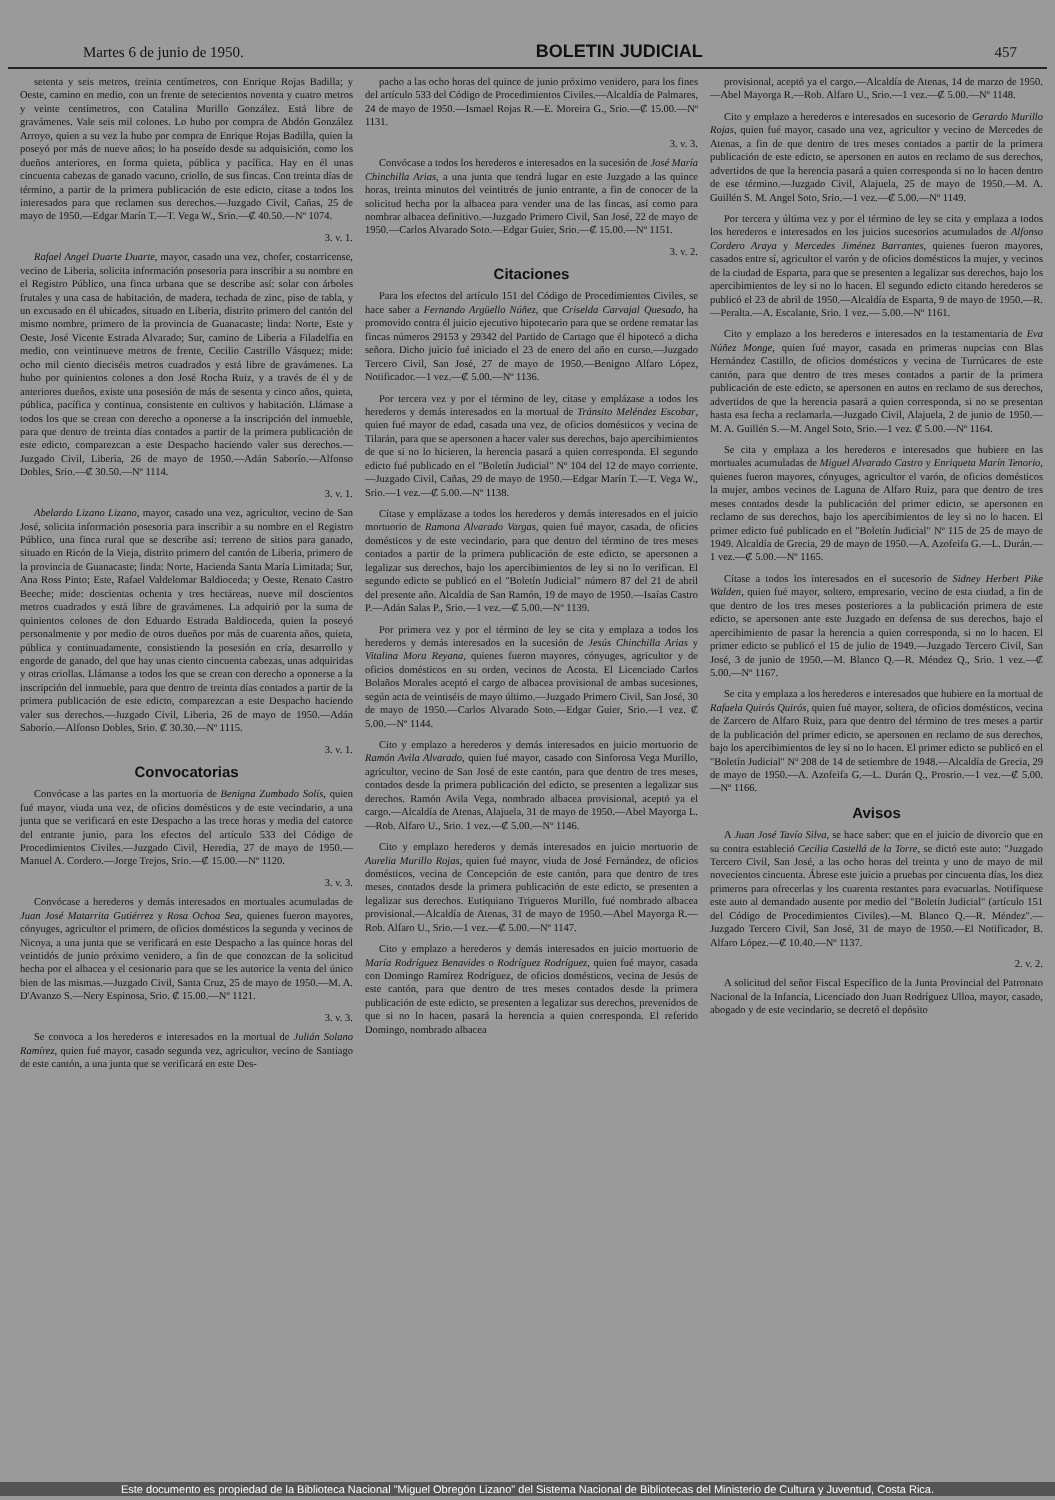Martes 6 de junio de 1950. BOLETIN JUDICIAL 457
setenta y seis metros, treinta centímetros, con Enrique Rojas Badilla; y Oeste, camino en medio, con un frente de setecientos noventa y cuatro metros y veinte centímetros, con Catalina Murillo González. Está libre de gravámenes. Vale seis mil colones. Lo hubo por compra de Abdón González Arroyo, quien a su vez la hubo por compra de Enrique Rojas Badilla, quien la poseyó por más de nueve años; lo ha poseído desde su adquisición, como los dueños anteriores, en forma quieta, pública y pacífica. Hay en él unas cincuenta cabezas de ganado vacuno, criollo, de sus fincas. Con treinta días de término, a partir de la primera publicación de este edicto, cítase a todos los interesados para que reclamen sus derechos.—Juzgado Civil, Cañas, 25 de mayo de 1950.—Edgar Marín T.—T. Vega W., Srio.—₡ 40.50.—Nº 1074.
3. v. 1.
Rafael Angel Duarte Duarte, mayor, casado una vez, chofer, costarricense, vecino de Liberia, solicita información posesoria para inscribir a su nombre en el Registro Público, una finca urbana que se describe así: solar con árboles frutales y una casa de habitación, de madera, techada de zinc, piso de tabla, y un excusado en él ubicados, situado en Liberia, distrito primero del cantón del mismo nombre, primero de la provincia de Guanacaste; linda: Norte, Este y Oeste, José Vicente Estrada Alvarado; Sur, camino de Liberia a Filadelfia en medio, con veintinueve metros de frente, Cecilio Castrillo Vásquez; mide: ocho mil ciento dieciséis metros cuadrados y está libre de gravámenes. La hubo por quinientos colones a don José Rocha Ruiz, y a través de él y de anteriores dueños, existe una posesión de más de sesenta y cinco años, quieta, pública, pacífica y continua, consistente en cultivos y habitación. Llámase a todos los que se crean con derecho a oponerse a la inscripción del inmueble, para que dentro de treinta días contados a partir de la primera publicación de este edicto, comparezcan a este Despacho haciendo valer sus derechos.—Juzgado Civil, Liberia, 26 de mayo de 1950.—Adán Saborío.—Alfonso Dobles, Srio.—₡ 30.50.—Nº 1114.
3. v. 1.
Abelardo Lizano Lizano, mayor, casado una vez, agricultor, vecino de San José, solicita información posesoria para inscribir a su nombre en el Registro Público, una finca rural que se describe así: terreno de sitios para ganado, situado en Ricón de la Vieja, distrito primero del cantón de Liberia, primero de la provincia de Guanacaste; linda: Norte, Hacienda Santa María Limitada; Sur, Ana Ross Pinto; Este, Rafael Valdelomar Baldioceda; y Oeste, Renato Castro Beeche; mide: doscientas ochenta y tres hectáreas, nueve mil doscientos metros cuadrados y está libre de gravámenes. La adquirió por la suma de quinientos colones de don Eduardo Estrada Baldioceda, quien la poseyó personalmente y por medio de otros dueños por más de cuarenta años, quieta, pública y continuadamente, consistiendo la posesión en cría, desarrollo y engorde de ganado, del que hay unas ciento cincuenta cabezas, unas adquiridas y otras criollas. Llámanse a todos los que se crean con derecho a oponerse a la inscripción del inmueble, para que dentro de treinta días contados a partir de la primera publicación de este edicto, comparezcan a este Despacho haciendo valer sus derechos.—Juzgado Civil, Liberia, 26 de mayo de 1950.—Adán Saborío.—Alfonso Dobles, Srio. ₡ 30.30.—Nº 1115.
3. v. 1.
Convocatorias
Convócase a las partes en la mortuoria de Benigna Zumbado Solís, quien fué mayor, viuda una vez, de oficios domésticos y de este vecindario, a una junta que se verificará en este Despacho a las trece horas y media del catorce del entrante junio, para los efectos del artículo 533 del Código de Procedimientos Civiles.—Juzgado Civil, Heredia, 27 de mayo de 1950.—Manuel A. Cordero.—Jorge Trejos, Srio.—₡ 15.00.—Nº 1120.
3. v. 3.
Convócase a herederos y demás interesados en mortuales acumuladas de Juan José Matarrita Gutiérrez y Rosa Ochoa Sea, quienes fueron mayores, cónyuges, agricultor el primero, de oficios domésticos la segunda y vecinos de Nicoya, a una junta que se verificará en este Despacho a las quince horas del veintidós de junio próximo venidero, a fin de que conozcan de la solicitud hecha por el albacea y el cesionario para que se les autorice la venta del único bien de las mismas.—Juzgado Civil, Santa Cruz, 25 de mayo de 1950.—M. A. D'Avanzo S.—Nery Espinosa, Srio. ₡ 15.00.—Nº 1121.
3. v. 3.
Se convoca a los herederos e interesados en la mortual de Julián Solano Ramírez, quien fué mayor, casado segunda vez, agricultor, vecino de Santiago de este cantón, a una junta que se verificará en este Des-
pacho a las ocho horas del quince de junio próximo venidero, para los fines del artículo 533 del Código de Procedimientos Civiles.—Alcaldía de Palmares, 24 de mayo de 1950.—Ismael Rojas R.—E. Moreira G., Srio.—₡ 15.00.—Nº 1131.
3. v. 3.
Convócase a todos los herederos e interesados en la sucesión de José María Chinchilla Arias, a una junta que tendrá lugar en este Juzgado a las quince horas, treinta minutos del veintitrés de junio entrante, a fin de conocer de la solicitud hecha por la albacea para vender una de las fincas, así como para nombrar albacea definitivo.—Juzgado Primero Civil, San José, 22 de mayo de 1950.—Carlos Alvarado Soto.—Edgar Guier, Srio.—₡ 15.00.—Nº 1151.
3. v. 2.
Citaciones
Para los efectos del artículo 151 del Código de Procedimientos Civiles, se hace saber a Fernando Argüello Núñez, que Criselda Carvajal Quesado, ha promovido contra él juicio ejecutivo hipotecario para que se ordene rematar las fincas números 29153 y 29342 del Partido de Cartago que él hipotecó a dicha señora. Dicho juicio fué iniciado el 23 de enero del año en curso.—Juzgado Tercero Civil, San José, 27 de mayo de 1950.—Benigno Alfaro López, Notificador.—1 vez.—₡ 5.00.—Nº 1136.
Por tercera vez y por el término de ley, cítase y emplázase a todos los herederos y demás interesados en la mortual de Tránsito Meléndez Escobar, quien fué mayor de edad, casada una vez, de oficios domésticos y vecina de Tilarán, para que se apersonen a hacer valer sus derechos, bajo apercibimientos de que si no lo hicieren, la herencia pasará a quien corresponda. El segundo edicto fué publicado en el "Boletín Judicial" Nº 104 del 12 de mayo corriente.—Juzgado Civil, Cañas, 29 de mayo de 1950.—Edgar Marín T.—T. Vega W., Srio.—1 vez.—₡ 5.00.—Nº 1138.
Cítase y emplázase a todos los herederos y demás interesados en el juicio mortuorio de Ramona Alvarado Vargas, quien fué mayor, casada, de oficios domésticos y de este vecindario, para que dentro del término de tres meses contados a partir de la primera publicación de este edicto, se apersonen a legalizar sus derechos, bajo los apercibimientos de ley si no lo verifican. El segundo edicto se publicó en el "Boletín Judicial" número 87 del 21 de abril del presente año. Alcaldía de San Ramón, 19 de mayo de 1950.—Isaías Castro P.—Adán Salas P., Srio.—1 vez.—₡ 5.00.—Nº 1139.
Por primera vez y por el término de ley se cita y emplaza a todos los herederos y demás interesados en la sucesión de Jesús Chinchilla Arias y Vitalina Mora Reyana, quienes fueron mayores, cónyuges, agricultor y de oficios domésticos en su orden, vecinos de Acosta. El Licenciado Carlos Bolaños Morales aceptó el cargo de albacea provisional de ambas sucesiones, según acta de veintiséis de mayo último.—Juzgado Primero Civil, San José, 30 de mayo de 1950.—Carlos Alvarado Soto.—Edgar Guier, Srio.—1 vez. ₡ 5.00.—Nº 1144.
Cito y emplazo a herederos y demás interesados en juicio mortuorio de Ramón Avila Alvarado, quien fué mayor, casado con Sinforosa Vega Murillo, agricultor, vecino de San José de este cantón, para que dentro de tres meses, contados desde la primera publicación del edicto, se presenten a legalizar sus derechos. Ramón Avila Vega, nombrado albacea provisional, aceptó ya el cargo.—Alcaldía de Atenas, Alajuela, 31 de mayo de 1950.—Abel Mayorga L.—Rob. Alfaro U., Srio. 1 vez.—₡ 5.00.—Nº 1146.
Cito y emplazo herederos y demás interesados en juicio mortuorio de Aurelia Murillo Rojas, quien fué mayor, viuda de José Fernández, de oficios domésticos, vecina de Concepción de este cantón, para que dentro de tres meses, contados desde la primera publicación de este edicto, se presenten a legalizar sus derechos. Eutiquiano Trigueros Murillo, fué nombrado albacea provisional.—Alcaldía de Atenas, 31 de mayo de 1950.—Abel Mayorga R.—Rob. Alfaro U., Srio.—1 vez.—₡ 5.00.—Nº 1147.
Cito y emplazo a herederos y demás interesados en juicio mortuorio de María Rodríguez Benavides o Rodríguez Rodríguez, quien fué mayor, casada con Domingo Ramírez Rodríguez, de oficios domésticos, vecina de Jesús de este cantón, para que dentro de tres meses contados desde la primera publicación de este edicto, se presenten a legalizar sus derechos, prevenidos de que si no lo hacen, pasará la herencia a quien corresponda. El referido Domingo, nombrado albacea
provisional, aceptó ya el cargo.—Alcaldía de Atenas, 14 de marzo de 1950.—Abel Mayorga R.—Rob. Alfaro U., Srio.—1 vez.—₡ 5.00.—Nº 1148.
Cito y emplazo a herederos e interesados en sucesorio de Gerardo Murillo Rojas, quien fué mayor, casado una vez, agricultor y vecino de Mercedes de Atenas, a fin de que dentro de tres meses contados a partir de la primera publicación de este edicto, se apersonen en autos en reclamo de sus derechos, advertidos de que la herencia pasará a quien corresponda si no lo hacen dentro de ese término.—Juzgado Civil, Alajuela, 25 de mayo de 1950.—M. A. Guillén S. M. Angel Soto, Srio.—1 vez.—₡ 5.00.—Nº 1149.
Por tercera y última vez y por el término de ley se cita y emplaza a todos los herederos e interesados en los juicios sucesorios acumulados de Alfonso Cordero Araya y Mercedes Jiménez Barrantes, quienes fueron mayores, casados entre sí, agricultor el varón y de oficios domésticos la mujer, y vecinos de la ciudad de Esparta, para que se presenten a legalizar sus derechos, bajo los apercibimientos de ley si no lo hacen. El segundo edicto citando herederos se publicó el 23 de abril de 1950.—Alcaldía de Esparta, 9 de mayo de 1950.—R.—Peralta.—A. Escalante, Srio. 1 vez.— 5.00.—Nº 1161.
Cito y emplazo a los herederos e interesados en la testamentaria de Eva Núñez Monge, quien fué mayor, casada en primeras nupcias con Blas Hernández Castillo, de oficios domésticos y vecina de Turrúcares de este cantón, para que dentro de tres meses contados a partir de la primera publicación de este edicto, se apersonen en autos en reclamo de sus derechos, advertidos de que la herencia pasará a quien corresponda, si no se presentan hasta esa fecha a reclamarla.—Juzgado Civil, Alajuela, 2 de junio de 1950.—M. A. Guillén S.—M. Angel Soto, Srio.—1 vez. ₡ 5.00.—Nº 1164.
Se cita y emplaza a los herederos e interesados que hubiere en las mortuales acumuladas de Miguel Alvarado Castro y Enriqueta Marín Tenorio, quienes fueron mayores, cónyuges, agricultor el varón, de oficios domésticos la mujer, ambos vecinos de Laguna de Alfaro Ruiz, para que dentro de tres meses contados desde la publicación del primer edicto, se apersonen en reclamo de sus derechos, bajo los apercibimientos de ley si no lo hacen. El primer edicto fué publicado en el "Boletín Judicial" Nº 115 de 25 de mayo de 1949. Alcaldía de Grecia, 29 de mayo de 1950.—A. Azofeifa G.—L. Durán.—1 vez.—₡ 5.00.—Nº 1165.
Cítase a todos los interesados en el sucesorio de Sidney Herbert Pike Walden, quien fué mayor, soltero, empresario, vecino de esta ciudad, a fin de que dentro de los tres meses posteriores a la publicación primera de este edicto, se apersonen ante este Juzgado en defensa de sus derechos, bajo el apercibimiento de pasar la herencia a quien corresponda, si no lo hacen. El primer edicto se publicó el 15 de julio de 1949.—Juzgado Tercero Civil, San José, 3 de junio de 1950.—M. Blanco Q.—R. Méndez Q., Srio. 1 vez.—₡ 5.00.—Nº 1167.
Se cita y emplaza a los herederos e interesados que hubiere en la mortual de Rafaela Quirós Quirós, quien fué mayor, soltera, de oficios domésticos, vecina de Zarcero de Alfaro Ruiz, para que dentro del término de tres meses a partir de la publicación del primer edicto, se apersonen en reclamo de sus derechos, bajo los apercibimientos de ley si no lo hacen. El primer edicto se publicó en el "Boletín Judicial" Nº 208 de 14 de setiembre de 1948.—Alcaldía de Grecia, 29 de mayo de 1950.—A. Azofeifa G.—L. Durán Q., Prosrio.—1 vez.—₡ 5.00.—Nº 1166.
Avisos
A Juan José Tavío Silva, se hace saber: que en el juicio de divorcio que en su contra estableció Cecilia Castellá de la Torre, se dictó este auto: "Juzgado Tercero Civil, San José, a las ocho horas del treinta y uno de mayo de mil novecientos cincuenta. Ábrese este juicio a pruebas por cincuenta días, los diez primeros para ofrecerlas y los cuarenta restantes para evacuarlas. Notifíquese este auto al demandado ausente por medio del "Boletín Judicial" (artículo 151 del Código de Procedimientos Civiles).—M. Blanco Q.—R. Méndez".—Juzgado Tercero Civil, San José, 31 de mayo de 1950.—El Notificador, B. Alfaro López.—₡ 10.40.—Nº 1137.
2. v. 2.
A solicitud del señor Fiscal Específico de la Junta Provincial del Patronato Nacional de la Infancia, Licenciado don Juan Rodríguez Ulloa, mayor, casado, abogado y de este vecindario, se decretó el depósito
Este documento es propiedad de la Biblioteca Nacional "Miguel Obregón Lizano" del Sistema Nacional de Bibliotecas del Ministerio de Cultura y Juventud, Costa Rica.